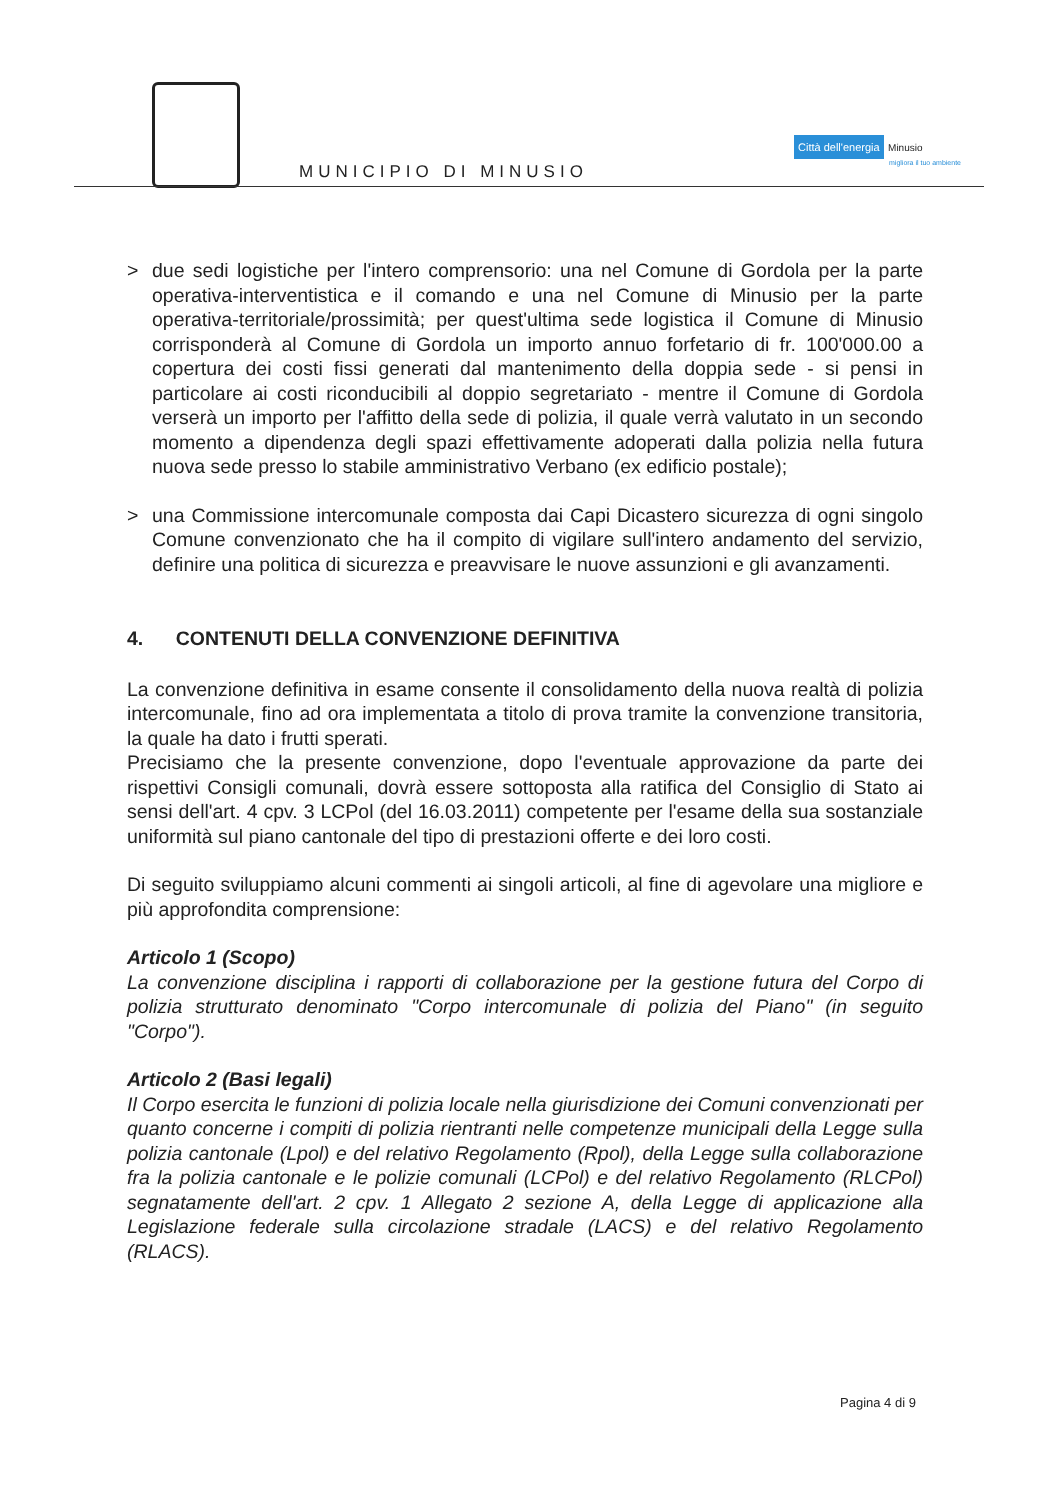MUNICIPIO DI MINUSIO
Città dell'energia Minusio
migliora il tuo ambiente
> due sedi logistiche per l'intero comprensorio: una nel Comune di Gordola per la parte operativa-interventistica e il comando e una nel Comune di Minusio per la parte operativa-territoriale/prossimità; per quest'ultima sede logistica il Comune di Minusio corrisponderà al Comune di Gordola un importo annuo forfetario di fr. 100'000.00 a copertura dei costi fissi generati dal mantenimento della doppia sede - si pensi in particolare ai costi riconducibili al doppio segretariato - mentre il Comune di Gordola verserà un importo per l'affitto della sede di polizia, il quale verrà valutato in un secondo momento a dipendenza degli spazi effettivamente adoperati dalla polizia nella futura nuova sede presso lo stabile amministrativo Verbano (ex edificio postale);
> una Commissione intercomunale composta dai Capi Dicastero sicurezza di ogni singolo Comune convenzionato che ha il compito di vigilare sull'intero andamento del servizio, definire una politica di sicurezza e preavvisare le nuove assunzioni e gli avanzamenti.
4. CONTENUTI DELLA CONVENZIONE DEFINITIVA
La convenzione definitiva in esame consente il consolidamento della nuova realtà di polizia intercomunale, fino ad ora implementata a titolo di prova tramite la convenzione transitoria, la quale ha dato i frutti sperati.
Precisiamo che la presente convenzione, dopo l'eventuale approvazione da parte dei rispettivi Consigli comunali, dovrà essere sottoposta alla ratifica del Consiglio di Stato ai sensi dell'art. 4 cpv. 3 LCPol (del 16.03.2011) competente per l'esame della sua sostanziale uniformità sul piano cantonale del tipo di prestazioni offerte e dei loro costi.
Di seguito sviluppiamo alcuni commenti ai singoli articoli, al fine di agevolare una migliore e più approfondita comprensione:
Articolo 1 (Scopo)
La convenzione disciplina i rapporti di collaborazione per la gestione futura del Corpo di polizia strutturato denominato "Corpo intercomunale di polizia del Piano" (in seguito "Corpo").
Articolo 2 (Basi legali)
Il Corpo esercita le funzioni di polizia locale nella giurisdizione dei Comuni convenzionati per quanto concerne i compiti di polizia rientranti nelle competenze municipali della Legge sulla polizia cantonale (Lpol) e del relativo Regolamento (Rpol), della Legge sulla collaborazione fra la polizia cantonale e le polizie comunali (LCPol) e del relativo Regolamento (RLCPol) segnatamente dell'art. 2 cpv. 1 Allegato 2 sezione A, della Legge di applicazione alla Legislazione federale sulla circolazione stradale (LACS) e del relativo Regolamento (RLACS).
Pagina 4 di 9